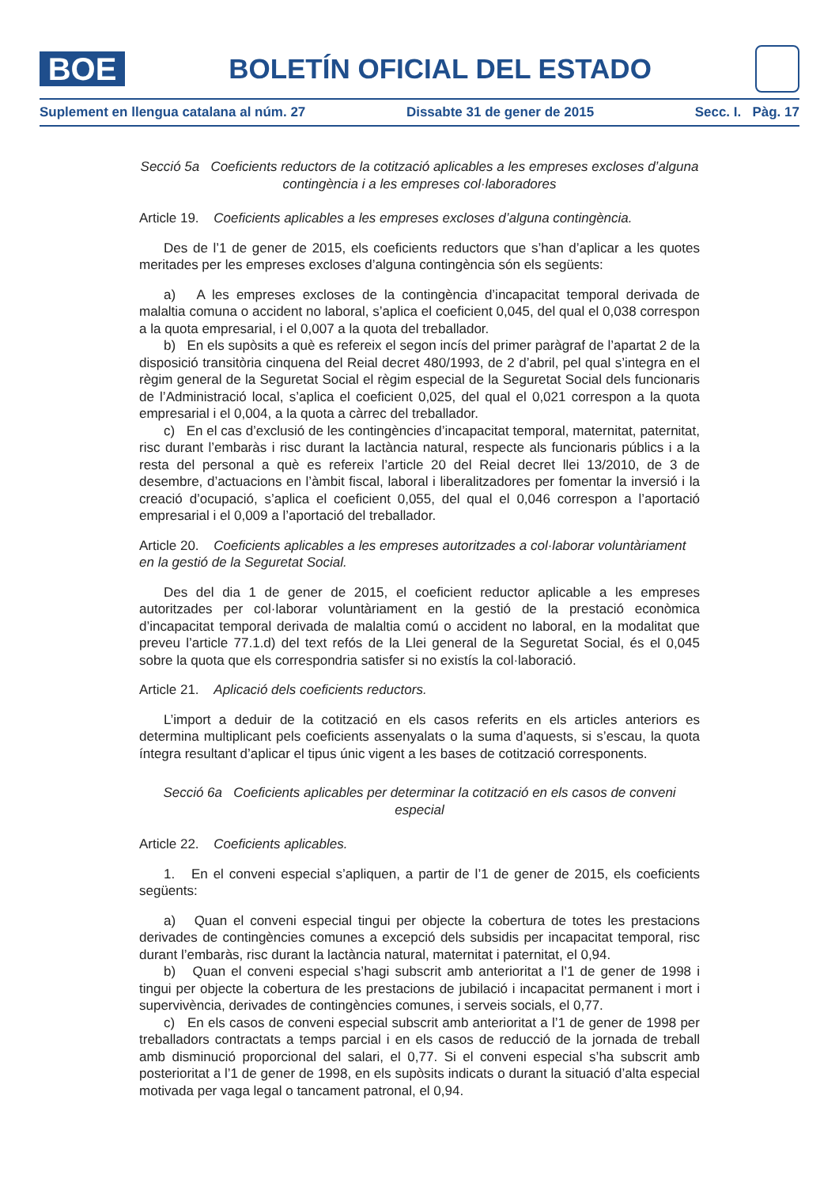BOE
BOLETÍN OFICIAL DEL ESTADO
Suplement en llengua catalana al núm. 27 Dissabte 31 de gener de 2015 Secc. I. Pàg. 17
Secció 5a Coeficients reductors de la cotització aplicables a les empreses excloses d’alguna contingència i a les empreses col·laboradores
Article 19. Coeficients aplicables a les empreses excloses d’alguna contingència.
Des de l’1 de gener de 2015, els coeficients reductors que s’han d’aplicar a les quotes meritades per les empreses excloses d’alguna contingència són els següents:
a) A les empreses excloses de la contingència d’incapacitat temporal derivada de malaltia comuna o accident no laboral, s’aplica el coeficient 0,045, del qual el 0,038 correspon a la quota empresarial, i el 0,007 a la quota del treballador.
b) En els supòsits a què es refereix el segon incís del primer paràgraf de l’apartat 2 de la disposició transitòria cinquena del Reial decret 480/1993, de 2 d’abril, pel qual s’integra en el règim general de la Seguretat Social el règim especial de la Seguretat Social dels funcionaris de l’Administració local, s’aplica el coeficient 0,025, del qual el 0,021 correspon a la quota empresarial i el 0,004, a la quota a càrrec del treballador.
c) En el cas d’exclusió de les contingències d’incapacitat temporal, maternitat, paternitat, risc durant l’embaràs i risc durant la lactància natural, respecte als funcionaris públics i a la resta del personal a què es refereix l’article 20 del Reial decret llei 13/2010, de 3 de desembre, d’actuacions en l’àmbit fiscal, laboral i liberalitzadores per fomentar la inversió i la creació d’ocupació, s’aplica el coeficient 0,055, del qual el 0,046 correspon a l’aportació empresarial i el 0,009 a l’aportació del treballador.
Article 20. Coeficients aplicables a les empreses autoritzades a col·laborar voluntàriament en la gestió de la Seguretat Social.
Des del dia 1 de gener de 2015, el coeficient reductor aplicable a les empreses autoritzades per col·laborar voluntàriament en la gestió de la prestació econòmica d’incapacitat temporal derivada de malaltia comú o accident no laboral, en la modalitat que preveu l’article 77.1.d) del text refós de la Llei general de la Seguretat Social, és el 0,045 sobre la quota que els correspondria satisfer si no existís la col·laboració.
Article 21. Aplicació dels coeficients reductors.
L’import a deduir de la cotització en els casos referits en els articles anteriors es determina multiplicant pels coeficients assenyalats o la suma d’aquests, si s’escau, la quota íntegra resultant d’aplicar el tipus únic vigent a les bases de cotització corresponents.
Secció 6a Coeficients aplicables per determinar la cotització en els casos de conveni especial
Article 22. Coeficients aplicables.
1. En el conveni especial s’apliquen, a partir de l’1 de gener de 2015, els coeficients següents:
a) Quan el conveni especial tingui per objecte la cobertura de totes les prestacions derivades de contingències comunes a excepció dels subsidis per incapacitat temporal, risc durant l’embaràs, risc durant la lactància natural, maternitat i paternitat, el 0,94.
b) Quan el conveni especial s’hagi subscrit amb anterioritat a l’1 de gener de 1998 i tingui per objecte la cobertura de les prestacions de jubilació i incapacitat permanent i mort i supervivència, derivades de contingències comunes, i serveis socials, el 0,77.
c) En els casos de conveni especial subscrit amb anterioritat a l’1 de gener de 1998 per treballadors contractats a temps parcial i en els casos de reducció de la jornada de treball amb disminució proporcional del salari, el 0,77. Si el conveni especial s’ha subscrit amb posterioritat a l’1 de gener de 1998, en els supòsits indicats o durant la situació d’alta especial motivada per vaga legal o tancament patronal, el 0,94.